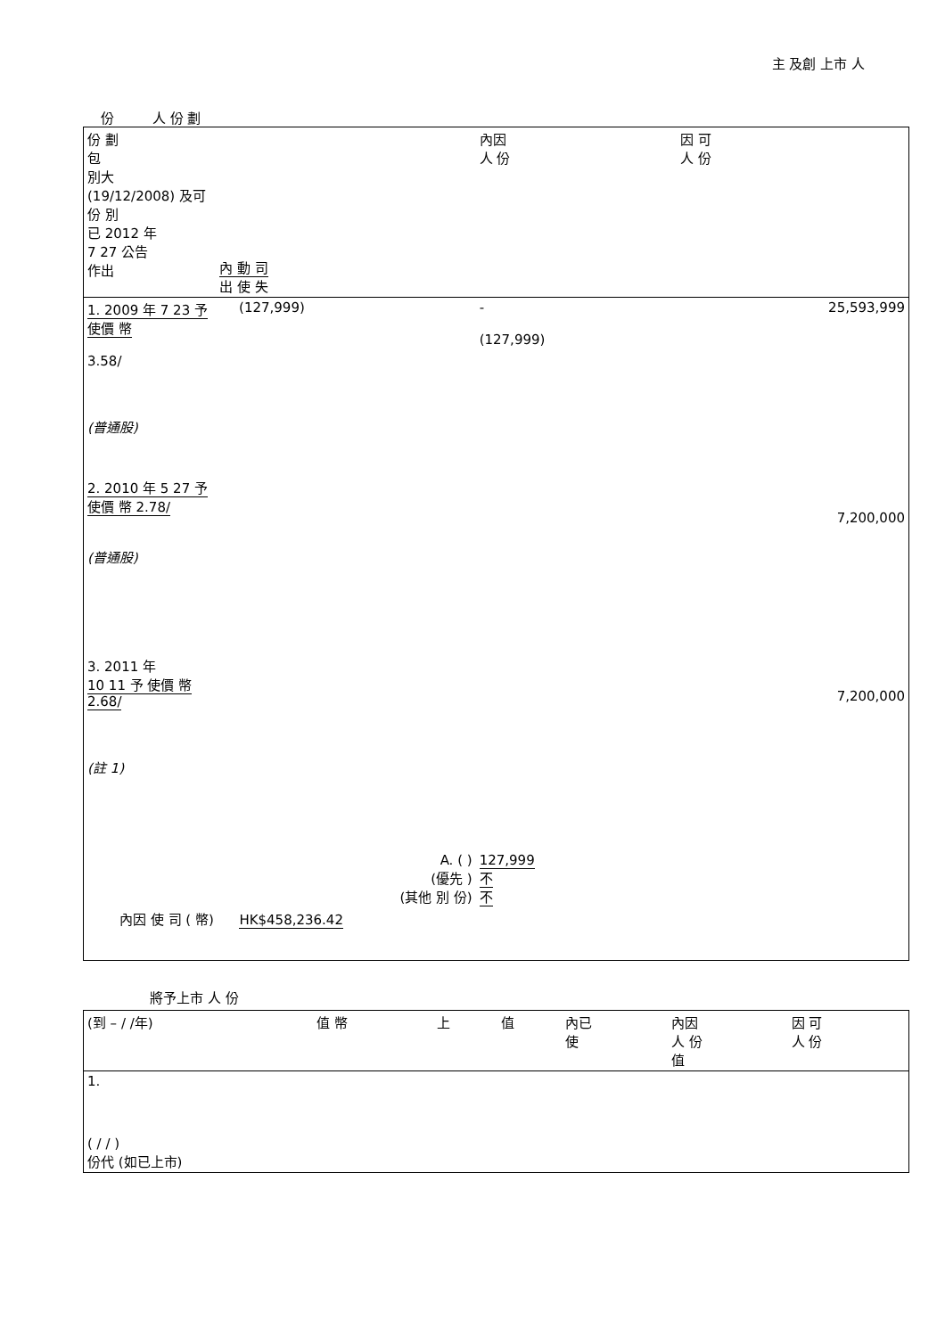主 及創 上市 人
份 人 份 劃
| 份 劃 包 別大 (19/12/2008) 及可 份 別 已 2012 年 7 27 公告 作出 | 內 動 司 出 使 失 | | | | 內因 人 份 | 因 可 人 份 |
| --- | --- | --- | --- | --- | --- | --- |
| 1. 2009 年 7 23 予 使價 幣 3.58/ (普通股) | | (127,999) | | | - (127,999) | 25,593,999 |
| 2. 2010 年 5 27 予 使價 幣 2.78/ (普通股) | | | | | | 7,200,000 |
| 3. 2011 年 10 11 予 使價 幣 2.68/ (註 1) | | | | | | 7,200,000 |
| A. ( ) (優先 ) (其他 別 份) | | | | | 127,999 不 不 | |
| 內因 使 司 ( 幣) HK$458,236.42 | | | | | | |
將予上市 人 份
| (到 – / /年) | 值 幣 | 上 | 值 | 內已 使 | 內因 人 份 值 | 因 可 人 份 |
| --- | --- | --- | --- | --- | --- | --- |
| 1. | | | | | | |
| ( / / ) 份代 (如已上市) | | | | | | |